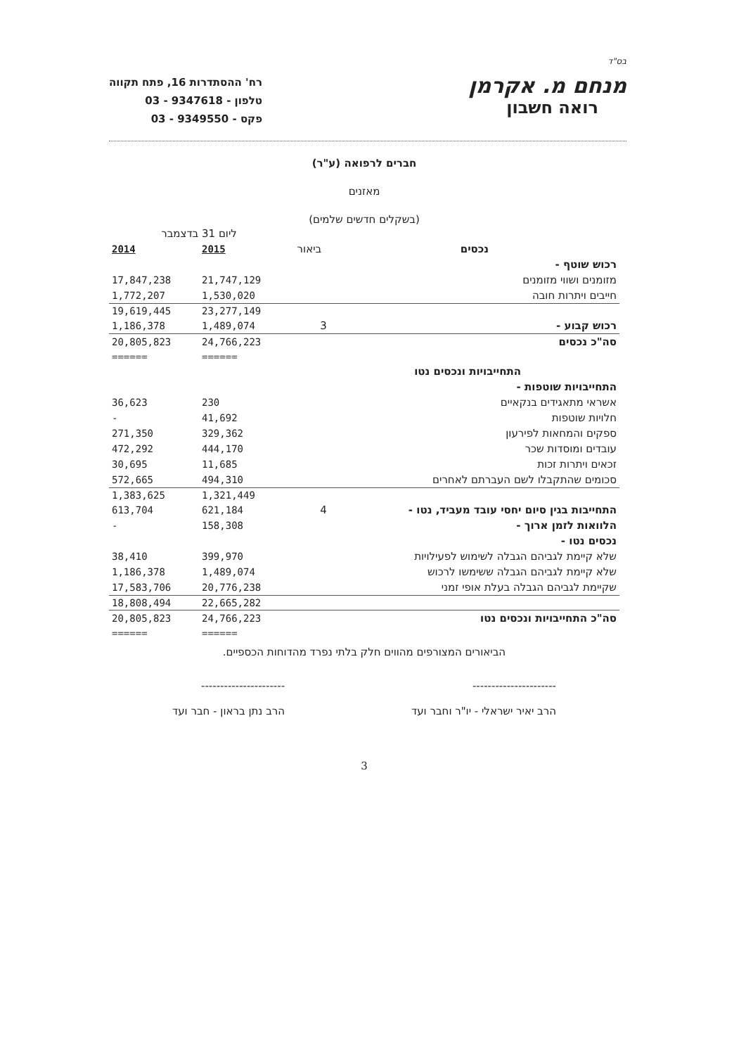בס"ד
מנחם מ. אקרמן
רואה חשבון
רח' ההסתדרות 16, פתח תקווה
טלפון - 9347618 - 03
פקס - 9349550 - 03
חברים לרפואה (ע"ר)
מאזנים
(בשקלים חדשים שלמים)
| | | ליום 31 בדצמבר | |
| --- | --- | --- | --- |
| נכסים | ביאור | 2015 | 2014 |
| רכוש שוטף - | | | |
| מזומנים ושווי מזומנים | | 21,747,129 | 17,847,238 |
| חייבים ויתרות חובה | | 1,530,020 | 1,772,207 |
| | | 23,277,149 | 19,619,445 |
| רכוש קבוע - | 3 | 1,489,074 | 1,186,378 |
| סה"כ נכסים | | 24,766,223 | 20,805,823 |
| | | ====== | ====== |
| התחייבויות ונכסים נטו | | | |
| התחייבויות שוטפות - | | | |
| אשראי מתאגידים בנקאיים | | 230 | 36,623 |
| חלויות שוטפות | | 41,692 | - |
| ספקים והמחאות לפירעון | | 329,362 | 271,350 |
| עובדים ומוסדות שכר | | 444,170 | 472,292 |
| זכאים ויתרות זכות | | 11,685 | 30,695 |
| סכומים שהתקבלו לשם העברתם לאחרים | | 494,310 | 572,665 |
| | | 1,321,449 | 1,383,625 |
| התחייבות בגין סיום יחסי עובד מעביד, נטו - | 4 | 621,184 | 613,704 |
| הלוואות לזמן ארוך - | | 158,308 | - |
| נכסים נטו - | | | |
| שלא קיימת לגביהם הגבלה לשימוש לפעילויות | | 399,970 | 38,410 |
| שלא קיימת לגביהם הגבלה ששימשו לרכוש | | 1,489,074 | 1,186,378 |
| שקיימת לגביהם הגבלה בעלת אופי זמני | | 20,776,238 | 17,583,706 |
| | | 22,665,282 | 18,808,494 |
| סה"כ התחייבויות ונכסים נטו | | 24,766,223 | 20,805,823 |
| | | ====== | ====== |
הביאורים המצורפים מהווים חלק בלתי נפרד מהדוחות הכספיים.
----------------------
הרב יאיר ישראלי - יו"ר וחבר ועד
----------------------
הרב נתן בראון - חבר ועד
3